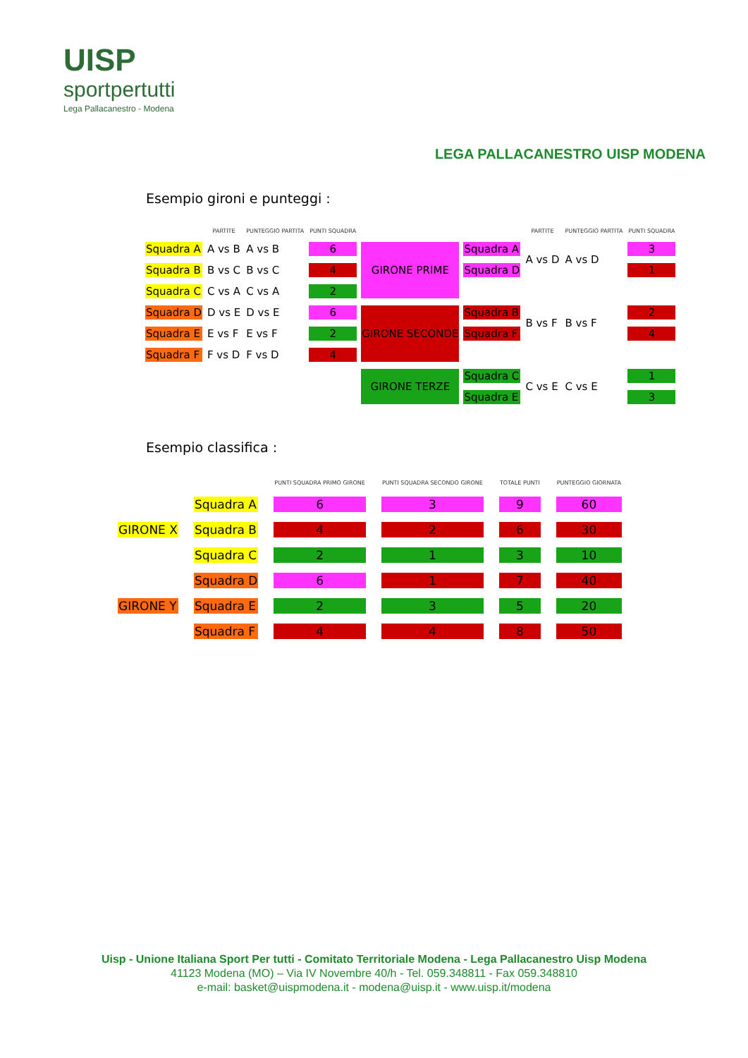UISP
sportpertutti
Lega Pallacanestro - Modena
LEGA PALLACANESTRO UISP MODENA
Esempio gironi e punteggi :
| | PARTITE | PUNTEGGIO PARTITA | PUNTI SQUADRA | | | PARTITE | PUNTEGGIO PARTITA | PUNTI SQUADRA |
| --- | --- | --- | --- | --- | --- | --- | --- | --- |
| Squadra A | A vs B | A vs B | 6 | GIRONE PRIME | Squadra A | A vs D | A vs D | 3 |
| Squadra B | B vs C | B vs C | 4 | | Squadra D | | | 1 |
| Squadra C | C vs A | C vs A | 2 | | | | | |
| Squadra D | D vs E | D vs E | 6 | GIRONE SECONDE | Squadra B | B vs F | B vs F | 2 |
| Squadra E | E vs F | E vs F | 2 | | Squadra F | | | 4 |
| Squadra F | F vs D | F vs D | 4 | | | | | |
| | | | | GIRONE TERZE | Squadra C | C vs E | C vs E | 1 |
| | | | | | Squadra E | | | 3 |
Esempio classifica :
| | | PUNTI SQUADRA PRIMO GIRONE | PUNTI SQUADRA SECONDO GIRONE | TOTALE PUNTI | PUNTEGGIO GIORNATA |
| --- | --- | --- | --- | --- | --- |
| | Squadra A | 6 | 3 | 9 | 60 |
| GIRONE X | Squadra B | 4 | 2 | 6 | 30 |
| | Squadra C | 2 | 1 | 3 | 10 |
| | Squadra D | 6 | 1 | 7 | 40 |
| GIRONE Y | Squadra E | 2 | 3 | 5 | 20 |
| | Squadra F | 4 | 4 | 8 | 50 |
Uisp - Unione Italiana Sport Per tutti - Comitato Territoriale Modena - Lega Pallacanestro Uisp Modena
41123 Modena (MO) – Via IV Novembre 40/h - Tel. 059.348811 - Fax 059.348810
e-mail: basket@uispmodena.it - modena@uisp.it - www.uisp.it/modena